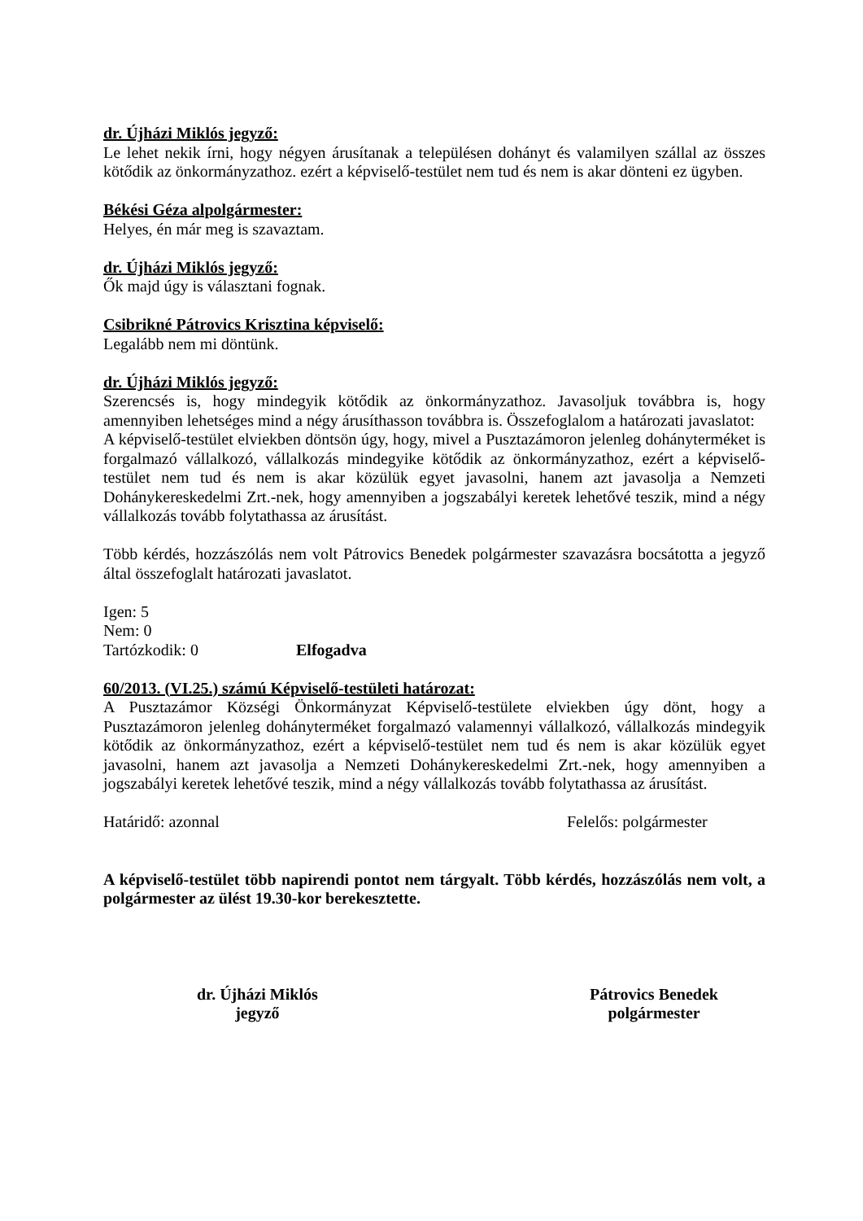dr. Újházi Miklós jegyző:
Le lehet nekik írni, hogy négyen árusítanak a településen dohányt és valamilyen szállal az összes kötődik az önkormányzathoz. ezért a képviselő-testület nem tud és nem is akar dönteni ez ügyben.
Békési Géza alpolgármester:
Helyes, én már meg is szavaztam.
dr. Újházi Miklós jegyző:
Ők majd úgy is választani fognak.
Csibrikné Pátrovics Krisztina képviselő:
Legalább nem mi döntünk.
dr. Újházi Miklós jegyző:
Szerencsés is, hogy mindegyik kötődik az önkormányzathoz. Javasoljuk továbbra is, hogy amennyiben lehetséges mind a négy árusíthasson továbbra is. Összefoglalom a határozati javaslatot:
A képviselő-testület elviekben döntsön úgy, hogy, mivel a Pusztazámoron jelenleg dohányterméket is forgalmazó vállalkozó, vállalkozás mindegyike kötődik az önkormányzathoz, ezért a képviselő-testület nem tud és nem is akar közülük egyet javasolni, hanem azt javasolja a Nemzeti Dohánykereskedelmi Zrt.-nek, hogy amennyiben a jogszabályi keretek lehetővé teszik, mind a négy vállalkozás tovább folytathassa az árusítást.
Több kérdés, hozzászólás nem volt Pátrovics Benedek polgármester szavazásra bocsátotta a jegyző által összefoglalt határozati javaslatot.
Igen: 5
Nem: 0
Tartózkodik: 0 Elfogadva
60/2013. (VI.25.) számú Képviselő-testületi határozat:
A Pusztazámor Községi Önkormányzat Képviselő-testülete elviekben úgy dönt, hogy a Pusztazámoron jelenleg dohányterméket forgalmazó valamennyi vállalkozó, vállalkozás mindegyik kötődik az önkormányzathoz, ezért a képviselő-testület nem tud és nem is akar közülük egyet javasolni, hanem azt javasolja a Nemzeti Dohánykereskedelmi Zrt.-nek, hogy amennyiben a jogszabályi keretek lehetővé teszik, mind a négy vállalkozás tovább folytathassa az árusítást.
Határidő: azonnal Felelős: polgármester
A képviselő-testület több napirendi pontot nem tárgyalt. Több kérdés, hozzászólás nem volt, a polgármester az ülést 19.30-kor berekesztette.
dr. Újházi Miklós
jegyző
Pátrovics Benedek
polgármester